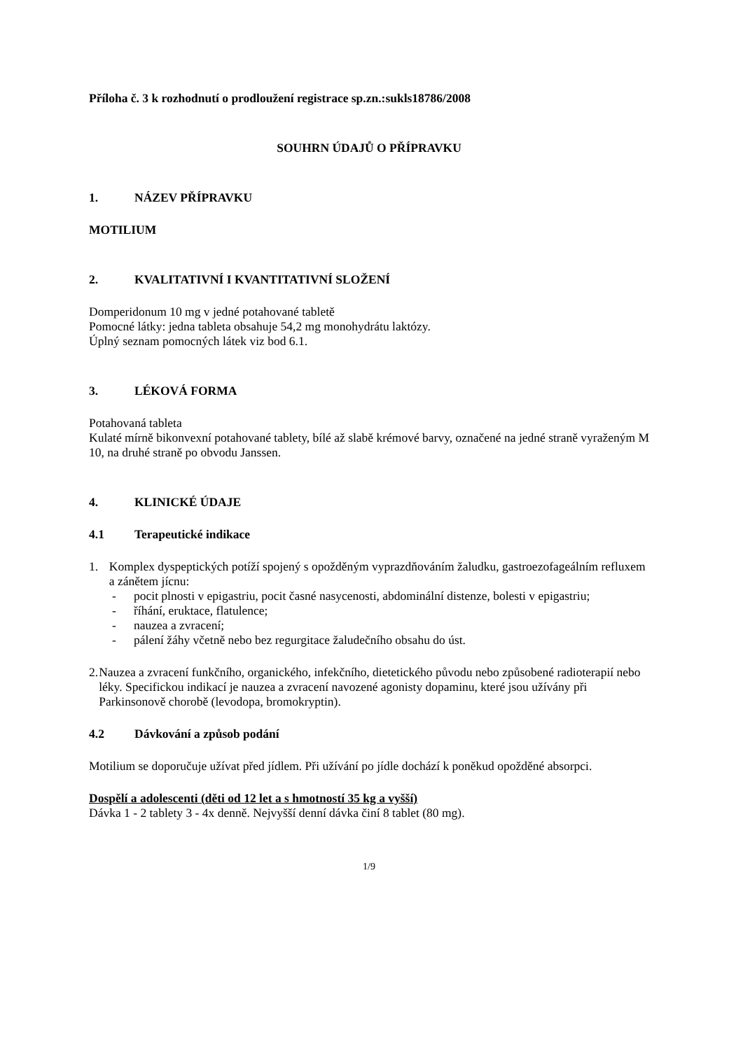Příloha č. 3 k rozhodnutí o prodloužení registrace sp.zn.:sukls18786/2008
SOUHRN ÚDAJŮ O PŘÍPRAVKU
1. NÁZEV PŘÍPRAVKU
MOTILIUM
2. KVALITATIVNÍ I KVANTITATIVNÍ SLOŽENÍ
Domperidonum 10 mg v jedné potahované tabletě
Pomocné látky: jedna tableta obsahuje 54,2 mg monohydrátu laktózy.
Úplný seznam pomocných látek viz bod 6.1.
3. LÉKOVÁ FORMA
Potahovaná tableta
Kulaté mírně bikonvexní potahované tablety, bílé až slabě krémové barvy, označené na jedné straně vyraženým M 10, na druhé straně po obvodu Janssen.
4. KLINICKÉ ÚDAJE
4.1 Terapeutické indikace
1. Komplex dyspeptických potíží spojený s opožděným vyprazdňováním žaludku, gastroezofageálním refluxem a zánětem jícnu:
- pocit plnosti v epigastriu, pocit časné nasycenosti, abdominální distenze, bolesti v epigastriu;
- říhání, eruktace, flatulence;
- nauzea a zvracení;
- pálení žáhy včetně nebo bez regurgitace žaludečního obsahu do úst.
2. Nauzea a zvracení funkčního, organického, infekčního, dietetického původu nebo způsobené radioterapií nebo léky. Specifickou indikací je nauzea a zvracení navozené agonisty dopaminu, které jsou užívány při Parkinsonově chorobě (levodopa, bromokryptin).
4.2 Dávkování a způsob podání
Motilium se doporučuje užívat před jídlem. Při užívání po jídle dochází k poněkud opožděné absorpci.
Dospělí a adolescenti (děti od 12 let a s hmotností 35 kg a vyšší)
Dávka 1 - 2 tablety 3 - 4x denně. Nejvyšší denní dávka činí 8 tablet (80 mg).
1/9